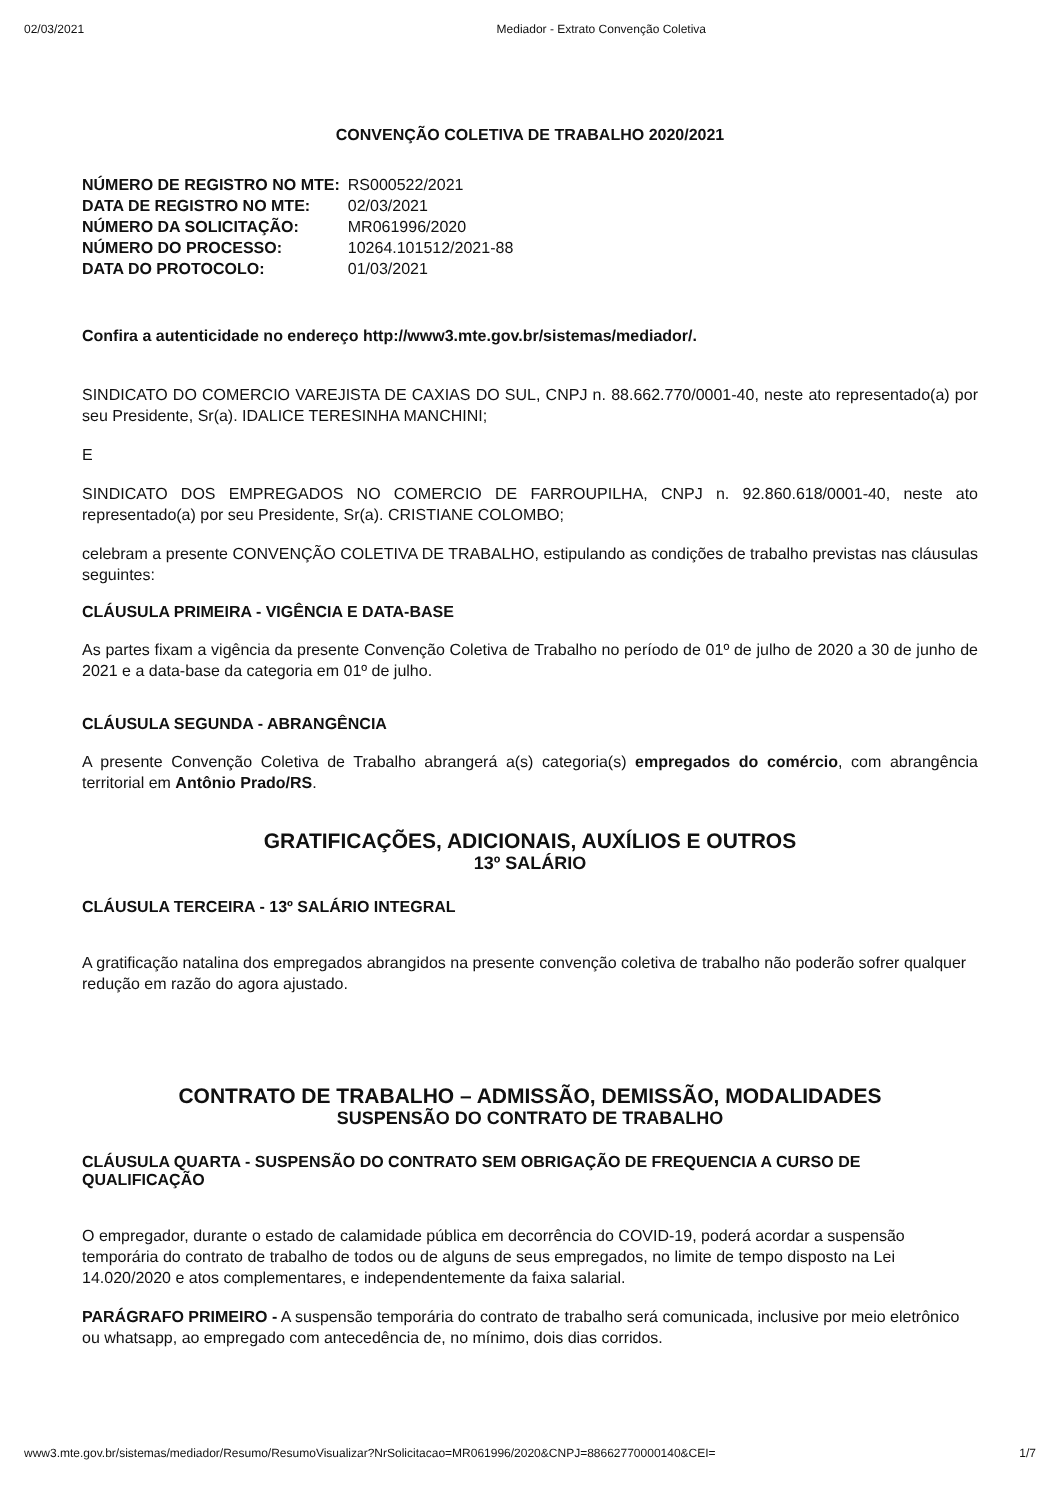02/03/2021 Mediador - Extrato Convenção Coletiva
CONVENÇÃO COLETIVA DE TRABALHO 2020/2021
| NÚMERO DE REGISTRO NO MTE: | RS000522/2021 |
| DATA DE REGISTRO NO MTE: | 02/03/2021 |
| NÚMERO DA SOLICITAÇÃO: | MR061996/2020 |
| NÚMERO DO PROCESSO: | 10264.101512/2021-88 |
| DATA DO PROTOCOLO: | 01/03/2021 |
Confira a autenticidade no endereço http://www3.mte.gov.br/sistemas/mediador/.
SINDICATO DO COMERCIO VAREJISTA DE CAXIAS DO SUL, CNPJ n. 88.662.770/0001-40, neste ato representado(a) por seu Presidente, Sr(a). IDALICE TERESINHA MANCHINI;
E
SINDICATO DOS EMPREGADOS NO COMERCIO DE FARROUPILHA, CNPJ n. 92.860.618/0001-40, neste ato representado(a) por seu Presidente, Sr(a). CRISTIANE COLOMBO;
celebram a presente CONVENÇÃO COLETIVA DE TRABALHO, estipulando as condições de trabalho previstas nas cláusulas seguintes:
CLÁUSULA PRIMEIRA - VIGÊNCIA E DATA-BASE
As partes fixam a vigência da presente Convenção Coletiva de Trabalho no período de 01º de julho de 2020 a 30 de junho de 2021 e a data-base da categoria em 01º de julho.
CLÁUSULA SEGUNDA - ABRANGÊNCIA
A presente Convenção Coletiva de Trabalho abrangerá a(s) categoria(s) empregados do comércio, com abrangência territorial em Antônio Prado/RS.
GRATIFICAÇÕES, ADICIONAIS, AUXÍLIOS E OUTROS
13º SALÁRIO
CLÁUSULA TERCEIRA - 13º SALÁRIO INTEGRAL
A gratificação natalina dos empregados abrangidos na presente convenção coletiva de trabalho não poderão sofrer qualquer redução em razão do agora ajustado.
CONTRATO DE TRABALHO – ADMISSÃO, DEMISSÃO, MODALIDADES
SUSPENSÃO DO CONTRATO DE TRABALHO
CLÁUSULA QUARTA - SUSPENSÃO DO CONTRATO SEM OBRIGAÇÃO DE FREQUENCIA A CURSO DE QUALIFICAÇÃO
O empregador, durante o estado de calamidade pública em decorrência do COVID-19, poderá acordar a suspensão temporária do contrato de trabalho de todos ou de alguns de seus empregados, no limite de tempo disposto na Lei 14.020/2020 e atos complementares, e independentemente da faixa salarial.
PARÁGRAFO PRIMEIRO - A suspensão temporária do contrato de trabalho será comunicada, inclusive por meio eletrônico ou whatsapp, ao empregado com antecedência de, no mínimo, dois dias corridos.
www3.mte.gov.br/sistemas/mediador/Resumo/ResumoVisualizar?NrSolicitacao=MR061996/2020&CNPJ=88662770000140&CEI= 1/7